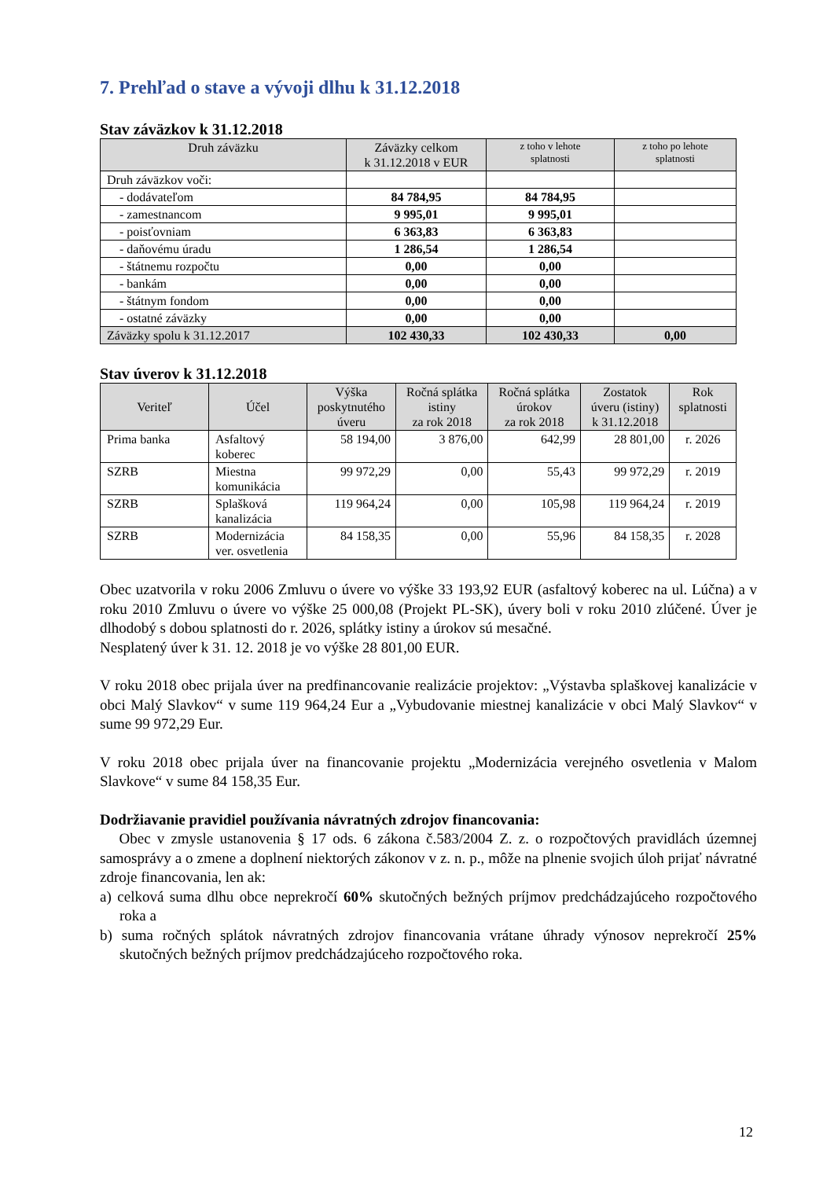7. Prehľad o stave a vývoji dlhu k 31.12.2018
Stav záväzkov k 31.12.2018
| Druh záväzku | Záväzky celkom k 31.12.2018 v EUR | z toho v lehote splatnosti | z toho po lehote splatnosti |
| --- | --- | --- | --- |
| Druh záväzkov voči: | | | |
| - dodávateľom | 84 784,95 | 84 784,95 | |
| - zamestnancom | 9 995,01 | 9 995,01 | |
| - poisťovniam | 6 363,83 | 6 363,83 | |
| - daňovému úradu | 1 286,54 | 1 286,54 | |
| - štátnemu rozpočtu | 0,00 | 0,00 | |
| - bankám | 0,00 | 0,00 | |
| - štátnym fondom | 0,00 | 0,00 | |
| - ostatné záväzky | 0,00 | 0,00 | |
| Záväzky spolu k 31.12.2017 | 102 430,33 | 102 430,33 | 0,00 |
Stav úverov k 31.12.2018
| Veriteľ | Účel | Výška poskytnutého úveru | Ročná splátka istiny za rok 2018 | Ročná splátka úrokov za rok 2018 | Zostatok úveru (istiny) k 31.12.2018 | Rok splatnosti |
| --- | --- | --- | --- | --- | --- | --- |
| Prima banka | Asfaltový koberec | 58 194,00 | 3 876,00 | 642,99 | 28 801,00 | r. 2026 |
| SZRB | Miestna komunikácia | 99 972,29 | 0,00 | 55,43 | 99 972,29 | r. 2019 |
| SZRB | Splašková kanalizácia | 119 964,24 | 0,00 | 105,98 | 119 964,24 | r. 2019 |
| SZRB | Modernizácia ver. osvetlenia | 84 158,35 | 0,00 | 55,96 | 84 158,35 | r. 2028 |
Obec uzatvorila v roku 2006 Zmluvu o úvere vo výške 33 193,92 EUR (asfaltový koberec na ul. Lúčna) a v roku 2010 Zmluvu o úvere vo výške 25 000,08 (Projekt PL-SK), úvery boli v roku 2010 zlúčené. Úver je dlhodobý s dobou splatnosti do r. 2026, splátky istiny a úrokov sú mesačné.
Nesplatený úver k 31. 12. 2018 je vo výške 28 801,00 EUR.
V roku 2018 obec prijala úver na predfinancovanie realizácie projektov: „Výstavba splaškovej kanalizácie v obci Malý Slavkov“ v sume 119 964,24 Eur a „Vybudovanie miestnej kanalizácie v obci Malý Slavkov“ v sume 99 972,29 Eur.
V roku 2018 obec prijala úver na financovanie projektu „Modernizácia verejného osvetlenia v Malom Slavkove“ v sume 84 158,35 Eur.
Dodržiavanie pravidiel používania návratných zdrojov financovania:
Obec v zmysle ustanovenia § 17 ods. 6 zákona č.583/2004 Z. z. o rozpočtových pravidlách územnej samosprávy a o zmene a doplnení niektorých zákonov v z. n. p., môže na plnenie svojich úloh prijať návratné zdroje financovania, len ak:
a) celková suma dlhu obce neprekročí 60% skutočných bežných príjmov predchádzajúceho rozpočtového roka a
b) suma ročných splátok návratných zdrojov financovania vrátane úhrady výnosov neprekročí 25% skutočných bežných príjmov predchádzajúceho rozpočtového roka.
12